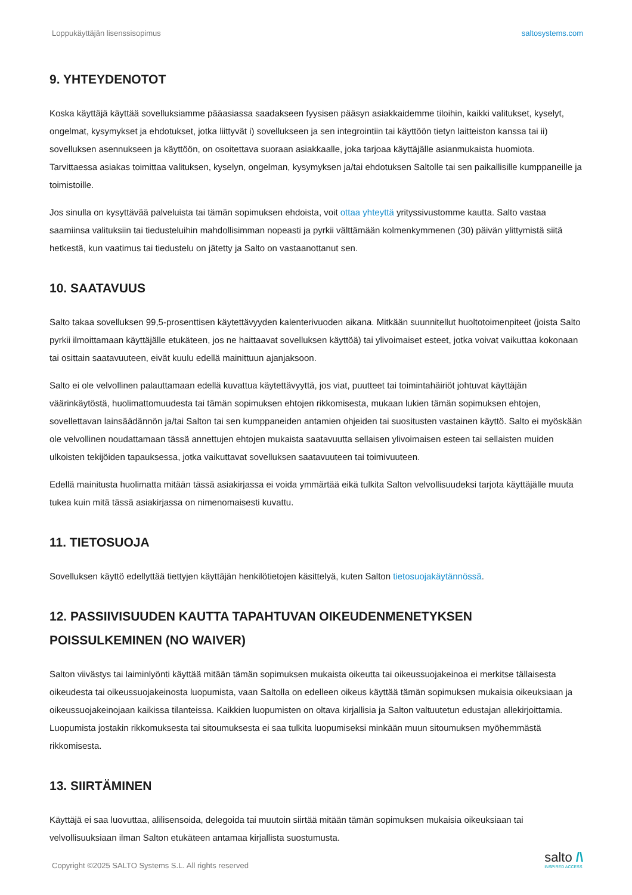Loppukäyttäjän lisenssisopimus saltosystems.com
9. YHTEYDENOTOT
Koska käyttäjä käyttää sovelluksiamme pääasiassa saadakseen fyysisen pääsyn asiakkaidemme tiloihin, kaikki valitukset, kyselyt, ongelmat, kysymykset ja ehdotukset, jotka liittyvät i) sovellukseen ja sen integrointiin tai käyttöön tietyn laitteiston kanssa tai ii) sovelluksen asennukseen ja käyttöön, on osoitettava suoraan asiakkaalle, joka tarjoaa käyttäjälle asianmukaista huomiota. Tarvittaessa asiakas toimittaa valituksen, kyselyn, ongelman, kysymyksen ja/tai ehdotuksen Saltolle tai sen paikallisille kumppaneille ja toimistoille.
Jos sinulla on kysyttävää palveluista tai tämän sopimuksen ehdoista, voit ottaa yhteyttä yrityssivustomme kautta. Salto vastaa saamiinsa valituksiin tai tiedusteluihin mahdollisimman nopeasti ja pyrkii välttämään kolmenkymmenen (30) päivän ylittymistä siitä hetkestä, kun vaatimus tai tiedustelu on jätetty ja Salto on vastaanottanut sen.
10. SAATAVUUS
Salto takaa sovelluksen 99,5-prosenttisen käytettävyyden kalenterivuoden aikana. Mitkään suunnitellut huoltotoimenpiteet (joista Salto pyrkii ilmoittamaan käyttäjälle etukäteen, jos ne haittaavat sovelluksen käyttöä) tai ylivoimaiset esteet, jotka voivat vaikuttaa kokonaan tai osittain saatavuuteen, eivät kuulu edellä mainittuun ajanjaksoon.
Salto ei ole velvollinen palauttamaan edellä kuvattua käytettävyyttä, jos viat, puutteet tai toimintahäiriöt johtuvat käyttäjän väärinkäytöstä, huolimattomuudesta tai tämän sopimuksen ehtojen rikkomisesta, mukaan lukien tämän sopimuksen ehtojen, sovellettavan lainsäädännön ja/tai Salton tai sen kumppaneiden antamien ohjeiden tai suositusten vastainen käyttö. Salto ei myöskään ole velvollinen noudattamaan tässä annettujen ehtojen mukaista saatavuutta sellaisen ylivoimaisen esteen tai sellaisten muiden ulkoisten tekijöiden tapauksessa, jotka vaikuttavat sovelluksen saatavuuteen tai toimivuuteen.
Edellä mainitusta huolimatta mitään tässä asiakirjassa ei voida ymmärtää eikä tulkita Salton velvollisuudeksi tarjota käyttäjälle muuta tukea kuin mitä tässä asiakirjassa on nimenomaisesti kuvattu.
11. TIETOSUOJA
Sovelluksen käyttö edellyttää tiettyjen käyttäjän henkilötietojen käsittelyä, kuten Salton tietosuojakäytännössä.
12. PASSIIVISUUDEN KAUTTA TAPAHTUVAN OIKEUDENMENETYKSEN POISSULKEMINEN (NO WAIVER)
Salton viivästys tai laiminlyönti käyttää mitään tämän sopimuksen mukaista oikeutta tai oikeussuojakeinoa ei merkitse tällaisesta oikeudesta tai oikeussuojakeinosta luopumista, vaan Saltolla on edelleen oikeus käyttää tämän sopimuksen mukaisia oikeuksiaan ja oikeussuojakeinojaan kaikissa tilanteissa. Kaikkien luopumisten on oltava kirjallisia ja Salton valtuutetun edustajan allekirjoittamia. Luopumista jostakin rikkomuksesta tai sitoumuksesta ei saa tulkita luopumiseksi minkään muun sitoumuksen myöhemmästä rikkomisesta.
13. SIIRTÄMINEN
Käyttäjä ei saa luovuttaa, alilisensoida, delegoida tai muutoin siirtää mitään tämän sopimuksen mukaisia oikeuksiaan tai velvollisuuksiaan ilman Salton etukäteen antamaa kirjallista suostumusta.
Copyright ©2025 SALTO Systems S.L. All rights reserved
salto /\
INSPIRED ACCESS